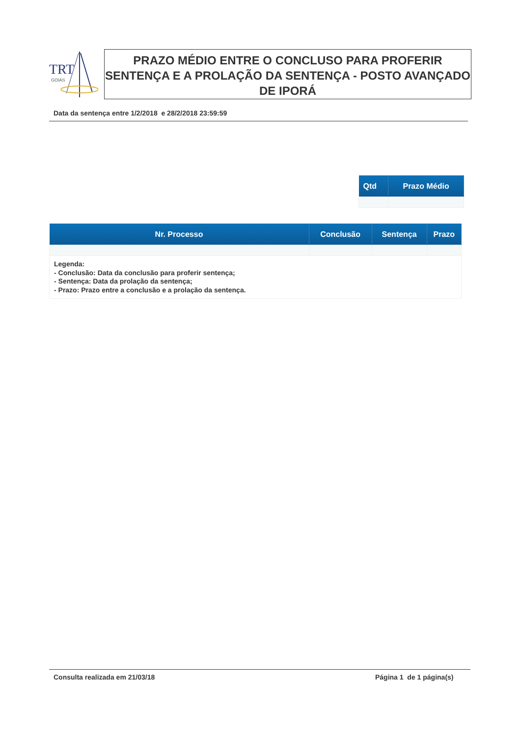TRT
GOIÁS
PRAZO MÉDIO ENTRE O CONCLUSO PARA PROFERIR SENTENÇA E A PROLAÇÃO DA SENTENÇA - POSTO AVANÇADO DE IPORÁ
Data da sentença entre 1/2/2018 e 28/2/2018 23:59:59
| Qtd | Prazo Médio |
| --- | --- |
| Nr. Processo | Conclusão | Sentença | Prazo |
| --- | --- | --- | --- |
| Legenda: - Conclusão: Data da conclusão para proferir sentença; - Sentença: Data da prolação da sentença; - Prazo: Prazo entre a conclusão e a prolação da sentença. | | | |
Consulta realizada em 21/03/18 Página 1 de 1 página(s)